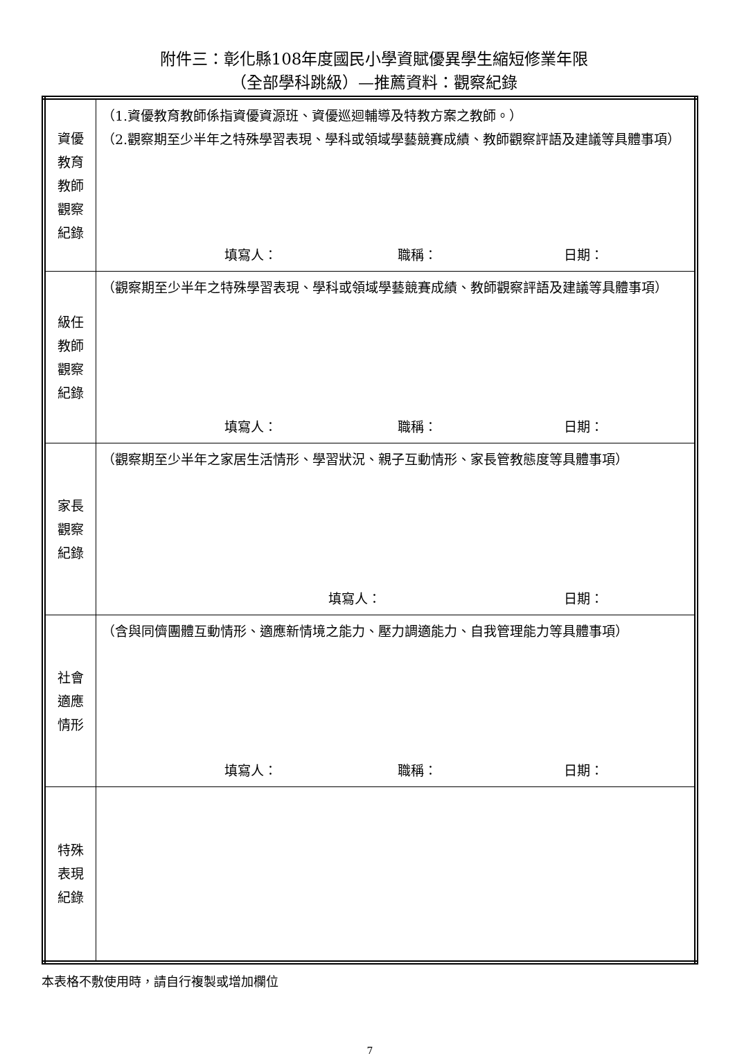附件三：彰化縣108年度國民小學資賦優異學生縮短修業年限
（全部學科跳級）—推薦資料：觀察紀錄
| 資優 教育 教師 觀察 紀錄 | （1.資優教育教師係指資優資源班、資優巡迴輔導及特教方案之教師。） （2.觀察期至少半年之特殊學習表現、學科或領域學藝競賽成績、教師觀察評語及建議等具體事項） 填寫人： 職稱： 日期： |
| 級任 教師 觀察 紀錄 | （觀察期至少半年之特殊學習表現、學科或領域學藝競賽成績、教師觀察評語及建議等具體事項） 填寫人： 職稱： 日期： |
| 家長 觀察 紀錄 | （觀察期至少半年之家居生活情形、學習狀況、親子互動情形、家長管教態度等具體事項） 填寫人： 日期： |
| 社會 適應 情形 | （含與同儕團體互動情形、適應新情境之能力、壓力調適能力、自我管理能力等具體事項） 填寫人： 職稱： 日期： |
| 特殊 表現 紀錄 | |
本表格不敷使用時，請自行複製或增加欄位
7